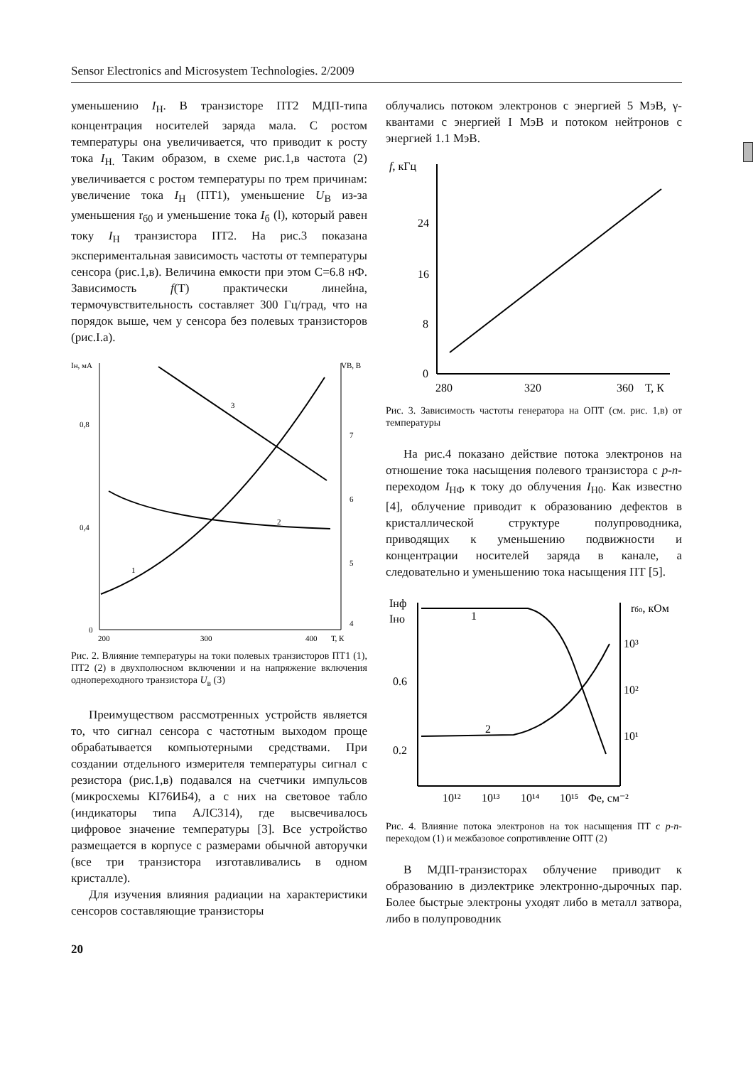Sensor Electronics and Microsystem Technologies. 2/2009
уменьшению I<sub>Н</sub>. В транзисторе ПТ2 МДП-типа концентрация носителей заряда мала. С ростом температуры она увеличивается, что приводит к росту тока I<sub>Н.</sub> Таким образом, в схеме рис.1,в частота (2) увеличивается с ростом температуры по трем причинам: увеличение тока I<sub>Н</sub> (ПТ1), уменьшение U<sub>В</sub> из-за уменьшения r<sub>б0</sub> и уменьшение тока I<sub>б</sub> (l), который равен току I<sub>Н</sub> транзистора ПТ2. На рис.3 показана экспериментальная зависимость частоты от температуры сенсора (рис.1,в). Величина емкости при этом С=6.8 нФ. Зависимость f(T) практически линейна, термочувствительность составляет 300 Гц/град, что на порядок выше, чем у сенсора без полевых транзисторов (рис.I.а).
Iн, мА
VB, В
0,8
0,4
0
7
6
5
4
200
300
400
Т, К
3
2
1
Рис. 2. Влияние температуры на токи полевых транзисторов ПТ1 (1), ПТ2 (2) в двухполюсном включении и на напряжение включения однопереходного транзистора U<sub>в</sub> (3)
Преимуществом рассмотренных устройств является то, что сигнал сенсора с частотным выходом проще обрабатывается компьютерными средствами. При создании отдельного измерителя температуры сигнал с резистора (рис.1,в) подавался на счетчики импульсов (микросхемы КI76ИБ4), а с них на световое табло (индикаторы типа АЛС314), где высвечивалось цифровое значение температуры [3]. Все устройство размещается в корпусе с размерами обычной авторучки (все три транзистора изготавливались в одном кристалле).
Для изучения влияния радиации на характеристики сенсоров составляющие транзисторы
облучались потоком электронов с энергией 5 МэВ, γ-квантами с энергией I МэВ и потоком нейтронов с энергией 1.1 МэВ.
f, кГц
24
16
8
0
280
320
360
Т, К
Рис. 3. Зависимость частоты генератора на ОПТ (см. рис. 1,в) от температуры
На рис.4 показано действие потока электронов на отношение тока насыщения полевого транзистора с p-n-переходом I<sub>НФ</sub> к току до облучения I<sub>Н0</sub>. Как известно [4], облучение приводит к образованию дефектов в кристаллической структуре полупроводника, приводящих к уменьшению подвижности и концентрации носителей заряда в канале, а следовательно и уменьшению тока насыщения ПТ [5].
Iнф
Iно
rбо, кОм
0.6
0.2
10³
10²
10¹
1
2
10¹²
10¹³
10¹⁴
10¹⁵
Φe, см⁻²
Рис. 4. Влияние потока электронов на ток насыщения ПТ с p-n-переходом (1) и межбазовое сопротивление ОПТ (2)
В МДП-транзисторах облучение приводит к образованию в диэлектрике электронно-дырочных пар. Более быстрые электроны уходят либо в металл затвора, либо в полупроводник
20